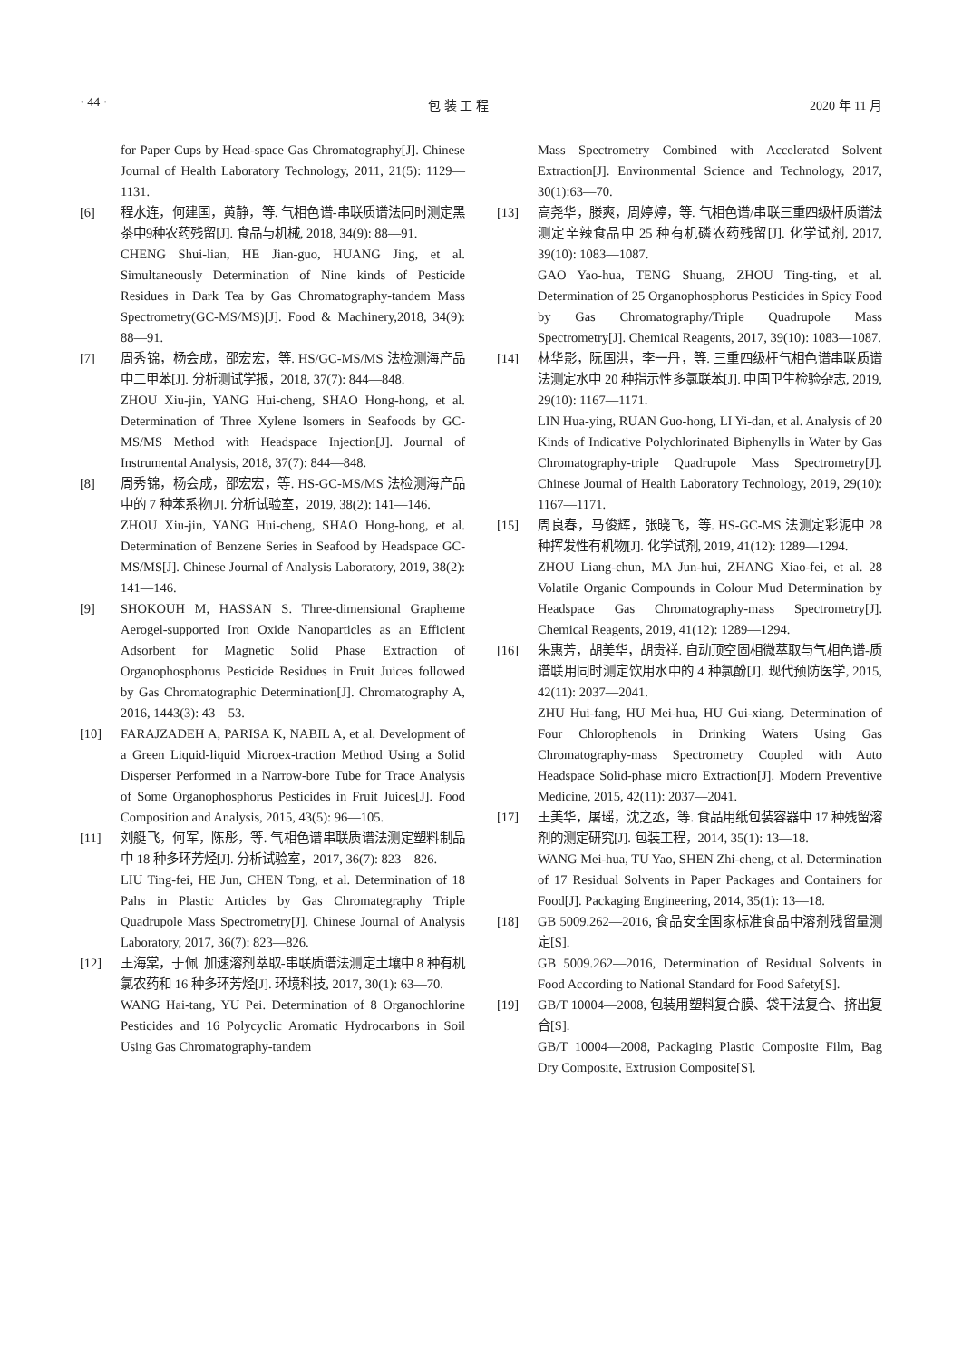· 44 · 包 装 工 程 2020 年 11 月
for Paper Cups by Head-space Gas Chromatography[J]. Chinese Journal of Health Laboratory Technology, 2011, 21(5): 1129—1131.
[6] 程水连，何建国，黄静，等. 气相色谱-串联质谱法同时测定黑茶中9种农药残留[J]. 食品与机械, 2018, 34(9): 88—91.
CHENG Shui-lian, HE Jian-guo, HUANG Jing, et al. Simultaneously Determination of Nine kinds of Pesticide Residues in Dark Tea by Gas Chromatography-tandem Mass Spectrometry(GC-MS/MS)[J]. Food & Machinery,2018, 34(9): 88—91.
[7] 周秀锦，杨会成，邵宏宏，等. HS/GC-MS/MS 法检测海产品中二甲苯[J]. 分析测试学报，2018, 37(7): 844—848.
ZHOU Xiu-jin, YANG Hui-cheng, SHAO Hong-hong, et al. Determination of Three Xylene Isomers in Seafoods by GC-MS/MS Method with Headspace Injection[J]. Journal of Instrumental Analysis, 2018, 37(7): 844—848.
[8] 周秀锦，杨会成，邵宏宏，等. HS-GC-MS/MS 法检测海产品中的 7 种苯系物[J]. 分析试验室，2019, 38(2): 141—146.
ZHOU Xiu-jin, YANG Hui-cheng, SHAO Hong-hong, et al. Determination of Benzene Series in Seafood by Headspace GC-MS/MS[J]. Chinese Journal of Analysis Laboratory, 2019, 38(2): 141—146.
[9] SHOKOUH M, HASSAN S. Three-dimensional Grapheme Aerogel-supported Iron Oxide Nanoparticles as an Efficient Adsorbent for Magnetic Solid Phase Extraction of Organophosphorus Pesticide Residues in Fruit Juices followed by Gas Chromatographic Determination[J]. Chromatography A, 2016, 1443(3): 43—53.
[10] FARAJZADEH A, PARISA K, NABIL A, et al. Development of a Green Liquid-liquid Microex-traction Method Using a Solid Disperser Performed in a Narrow-bore Tube for Trace Analysis of Some Organophosphorus Pesticides in Fruit Juices[J]. Food Composition and Analysis, 2015, 43(5): 96—105.
[11] 刘艇飞，何军，陈彤，等. 气相色谱串联质谱法测定塑料制品中 18 种多环芳烃[J]. 分析试验室，2017, 36(7): 823—826.
LIU Ting-fei, HE Jun, CHEN Tong, et al. Determination of 18 Pahs in Plastic Articles by Gas Chromategraphy Triple Quadrupole Mass Spectrometry[J]. Chinese Journal of Analysis Laboratory, 2017, 36(7): 823—826.
[12] 王海棠，于佩. 加速溶剂萃取-串联质谱法测定土壤中 8 种有机氯农药和 16 种多环芳烃[J]. 环境科技, 2017, 30(1): 63—70.
WANG Hai-tang, YU Pei. Determination of 8 Organochlorine Pesticides and 16 Polycyclic Aromatic Hydrocarbons in Soil Using Gas Chromatography-tandem
Mass Spectrometry Combined with Accelerated Solvent Extraction[J]. Environmental Science and Technology, 2017, 30(1):63—70.
[13] 高尧华，滕爽，周婷婷，等. 气相色谱/串联三重四级杆质谱法测定辛辣食品中 25 种有机磷农药残留[J]. 化学试剂, 2017, 39(10): 1083—1087.
GAO Yao-hua, TENG Shuang, ZHOU Ting-ting, et al. Determination of 25 Organophosphorus Pesticides in Spicy Food by Gas Chromatography/Triple Quadrupole Mass Spectrometry[J]. Chemical Reagents, 2017, 39(10): 1083—1087.
[14] 林华影，阮国洪，李一丹，等. 三重四级杆气相色谱串联质谱法测定水中 20 种指示性多氯联苯[J]. 中国卫生检验杂志, 2019, 29(10): 1167—1171.
LIN Hua-ying, RUAN Guo-hong, LI Yi-dan, et al. Analysis of 20 Kinds of Indicative Polychlorinated Biphenylls in Water by Gas Chromatography-triple Quadrupole Mass Spectrometry[J]. Chinese Journal of Health Laboratory Technology, 2019, 29(10): 1167—1171.
[15] 周良春，马俊辉，张晓飞，等. HS-GC-MS 法测定彩泥中 28 种挥发性有机物[J]. 化学试剂, 2019, 41(12): 1289—1294.
ZHOU Liang-chun, MA Jun-hui, ZHANG Xiao-fei, et al. 28 Volatile Organic Compounds in Colour Mud Determination by Headspace Gas Chromatography-mass Spectrometry[J]. Chemical Reagents, 2019, 41(12): 1289—1294.
[16] 朱惠芳，胡美华，胡贵祥. 自动顶空固相微萃取与气相色谱-质谱联用同时测定饮用水中的 4 种氯酚[J]. 现代预防医学, 2015, 42(11): 2037—2041.
ZHU Hui-fang, HU Mei-hua, HU Gui-xiang. Determination of Four Chlorophenols in Drinking Waters Using Gas Chromatography-mass Spectrometry Coupled with Auto Headspace Solid-phase micro Extraction[J]. Modern Preventive Medicine, 2015, 42(11): 2037—2041.
[17] 王美华，屠瑶，沈之丞，等. 食品用纸包装容器中 17 种残留溶剂的测定研究[J]. 包装工程，2014, 35(1): 13—18.
WANG Mei-hua, TU Yao, SHEN Zhi-cheng, et al. Determination of 17 Residual Solvents in Paper Packages and Containers for Food[J]. Packaging Engineering, 2014, 35(1): 13—18.
[18] GB 5009.262—2016, 食品安全国家标准食品中溶剂残留量测定[S].
GB 5009.262—2016, Determination of Residual Solvents in Food According to National Standard for Food Safety[S].
[19] GB/T 10004—2008, 包装用塑料复合膜、袋干法复合、挤出复合[S].
GB/T 10004—2008, Packaging Plastic Composite Film, Bag Dry Composite, Extrusion Composite[S].